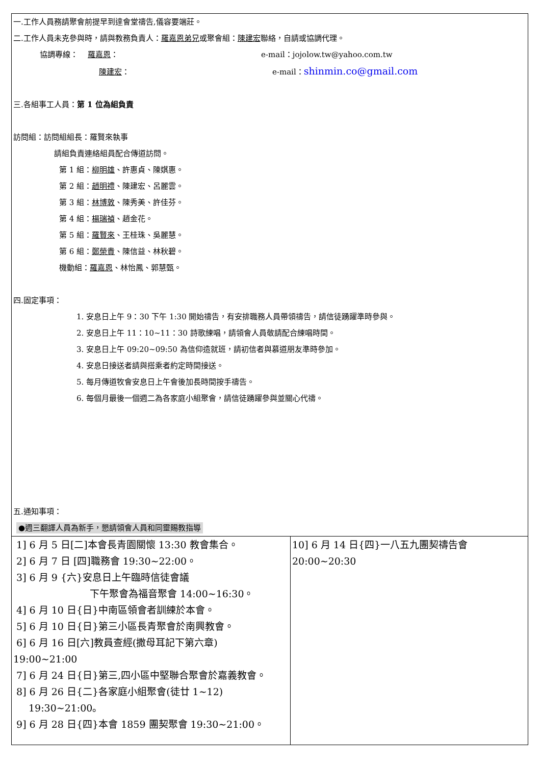| 一.工作人員務請聚會前提早到達會堂禱告,儀容要端莊。 二.工作人員未克參與時，請與教務負責人： 羅嘉恩弟兄 或聚會組： 陳建宏 聯絡，自請或協調代理。 協調專線： 羅嘉恩 ： e-mail：jojolow.tw@yahoo.com.tw 陳建宏 ： e-mail： shinmin.co@gmail.com 三.各組事工人員： 第 1 位為組負責 訪問組：訪問組組長：羅賢來執事 請組負責連絡組員配合傳道訪問。 第 1 組： 柳明雄 、許惠貞、陳娸惠。 第 2 組： 趙明禮 、陳建宏、呂麗雲。 第 3 組： 林博敦 、陳秀美、許佳芬。 第 4 組： 楊瑞禎 、趙金花。 第 5 組： 羅賢來 、王桂珠、吳麗慧。 第 6 組： 鄭榮貴 、陳信益、林秋碧。 機動組： 羅嘉恩 、林怡鳳、郭慧甄。 四.固定事項： 1. 安息日上午 9：30 下午 1:30 開始禱告，有安排職務人員帶領禱告，請信徒踴躍準時參與。 2. 安息日上午 11：10~11：30 詩歌練唱，請領會人員敬請配合練唱時間。 3. 安息日上午 09:20~09:50 為信仰造就班，請初信者與慕道朋友準時參加。 4. 安息日接送者請與搭乘者約定時間接送。 5. 每月傳道牧會安息日上午會後加長時間按手禱告。 6. 每個月最後一個週二為各家庭小組聚會，請信徒踴躍參與並關心代禱。 五.通知事項： ●週三翻譯人員為新手，懇請領會人員和同靈賜教指導 | |
| 1] 6 月 5 日[二]本會長青園關懷 13:30 教會集合。 2] 6 月 7 日 [四]職務會 19:30~22:00。 3] 6 月 9 {六}安息日上午臨時信徒會議 下午聚會為福音聚會 14:00~16:30。 4] 6 月 10 日{日}中南區領會者訓練於本會。 5] 6 月 10 日{日}第三小區長青聚會於南興教會。 6] 6 月 16 日[六]教員查經(撒母耳記下第六章) 19:00~21:00 7] 6 月 24 日{日}第三,四小區中堅聯合聚會於嘉義教會。 8] 6 月 26 日{二}各家庭小組聚會(徒廿 1~12) 19:30~21:00。 9] 6 月 28 日{四}本會 1859 團契聚會 19:30~21:00。 | 10] 6 月 14 日{四}一八五九團契禱告會 20:00~20:30 |